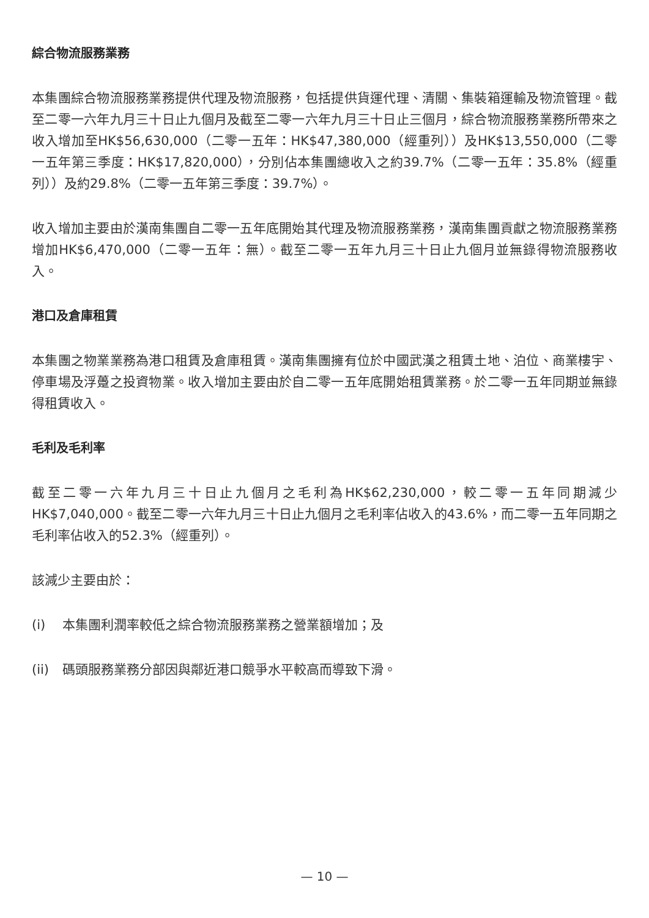綜合物流服務業務
本集團綜合物流服務業務提供代理及物流服務，包括提供貨運代理、清關、集裝箱運輸及物流管理。截至二零一六年九月三十日止九個月及截至二零一六年九月三十日止三個月，綜合物流服務業務所帶來之收入增加至HK$56,630,000（二零一五年：HK$47,380,000（經重列））及HK$13,550,000（二零一五年第三季度：HK$17,820,000），分別佔本集團總收入之約39.7%（二零一五年：35.8%（經重列））及約29.8%（二零一五年第三季度：39.7%）。
收入增加主要由於漢南集團自二零一五年底開始其代理及物流服務業務，漢南集團貢獻之物流服務業務增加HK$6,470,000（二零一五年：無）。截至二零一五年九月三十日止九個月並無錄得物流服務收入。
港口及倉庫租賃
本集團之物業業務為港口租賃及倉庫租賃。漢南集團擁有位於中國武漢之租賃土地、泊位、商業樓宇、停車場及浮躉之投資物業。收入增加主要由於自二零一五年底開始租賃業務。於二零一五年同期並無錄得租賃收入。
毛利及毛利率
截至二零一六年九月三十日止九個月之毛利為HK$62,230,000，較二零一五年同期減少HK$7,040,000。截至二零一六年九月三十日止九個月之毛利率佔收入的43.6%，而二零一五年同期之毛利率佔收入的52.3%（經重列）。
該減少主要由於：
(i) 本集團利潤率較低之綜合物流服務業務之營業額增加；及
(ii)
碼頭服務業務分部因與鄰近港口競爭水平較高而導致下滑。
— 10 —